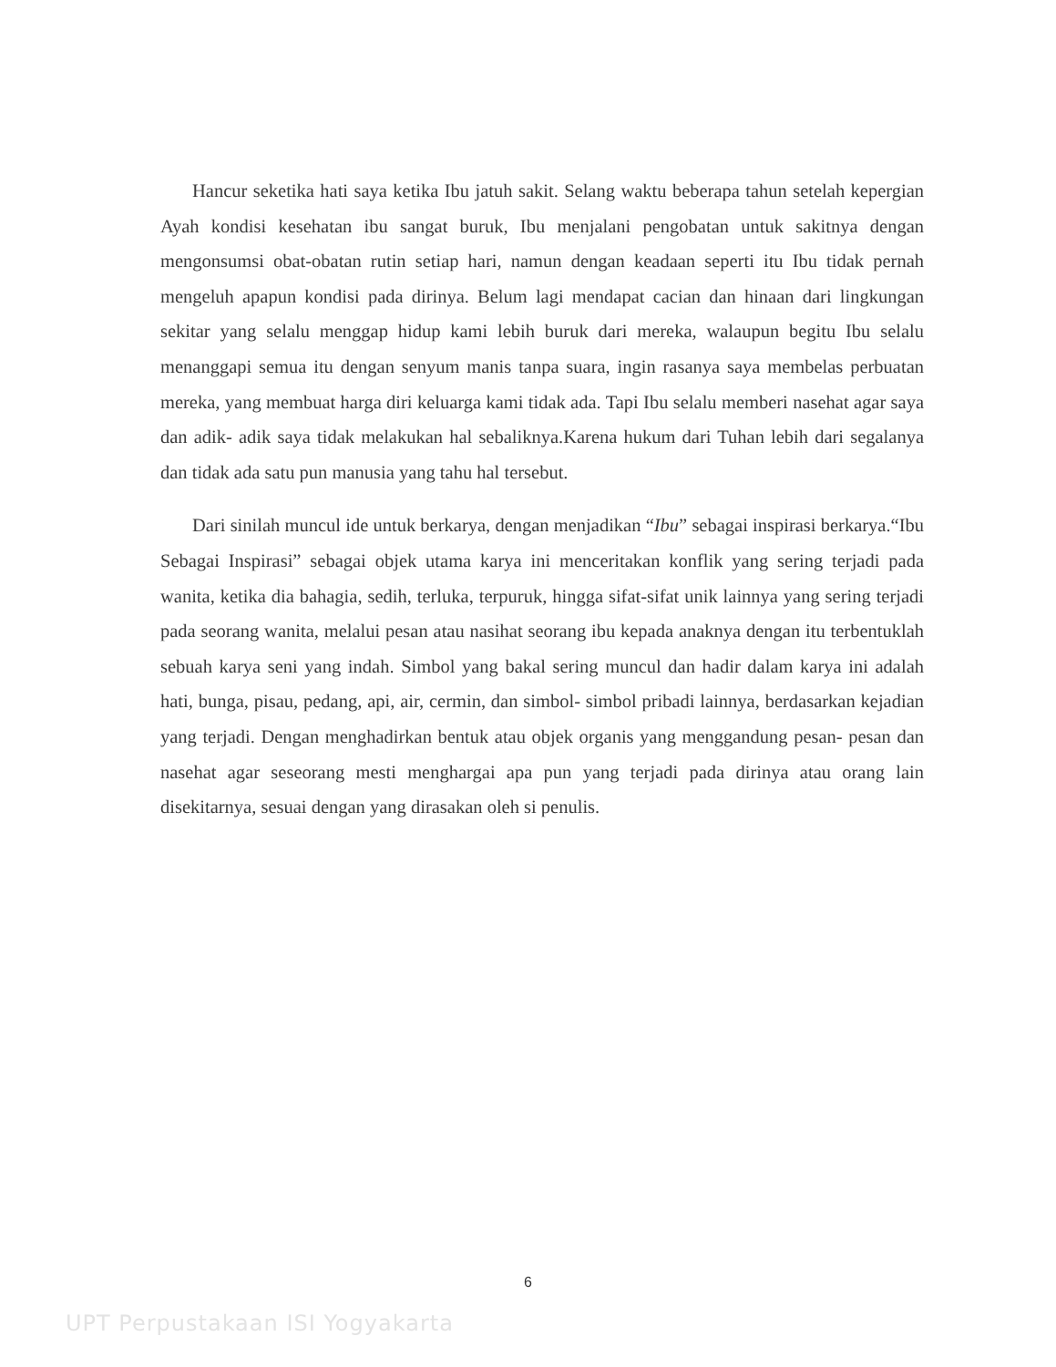Hancur seketika hati saya ketika Ibu jatuh sakit. Selang waktu beberapa tahun setelah kepergian Ayah kondisi kesehatan ibu sangat buruk, Ibu menjalani pengobatan untuk sakitnya dengan mengonsumsi obat-obatan rutin setiap hari, namun dengan keadaan seperti itu Ibu tidak pernah mengeluh apapun kondisi pada dirinya. Belum lagi mendapat cacian dan hinaan dari lingkungan sekitar yang selalu menggap hidup kami lebih buruk dari mereka, walaupun begitu Ibu selalu menanggapi semua itu dengan senyum manis tanpa suara, ingin rasanya saya membelas perbuatan mereka, yang membuat harga diri keluarga kami tidak ada. Tapi Ibu selalu memberi nasehat agar saya dan adik- adik saya tidak melakukan hal sebaliknya.Karena hukum dari Tuhan lebih dari segalanya dan tidak ada satu pun manusia yang tahu hal tersebut.
Dari sinilah muncul ide untuk berkarya, dengan menjadikan “Ibu” sebagai inspirasi berkarya.“Ibu Sebagai Inspirasi” sebagai objek utama karya ini menceritakan konflik yang sering terjadi pada wanita, ketika dia bahagia, sedih, terluka, terpuruk, hingga sifat-sifat unik lainnya yang sering terjadi pada seorang wanita, melalui pesan atau nasihat seorang ibu kepada anaknya dengan itu terbentuklah sebuah karya seni yang indah. Simbol yang bakal sering muncul dan hadir dalam karya ini adalah hati, bunga, pisau, pedang, api, air, cermin, dan simbol- simbol pribadi lainnya, berdasarkan kejadian yang terjadi. Dengan menghadirkan bentuk atau objek organis yang menggandung pesan- pesan dan nasehat agar seseorang mesti menghargai apa pun yang terjadi pada dirinya atau orang lain disekitarnya, sesuai dengan yang dirasakan oleh si penulis.
6
UPT Perpustakaan ISI Yogyakarta